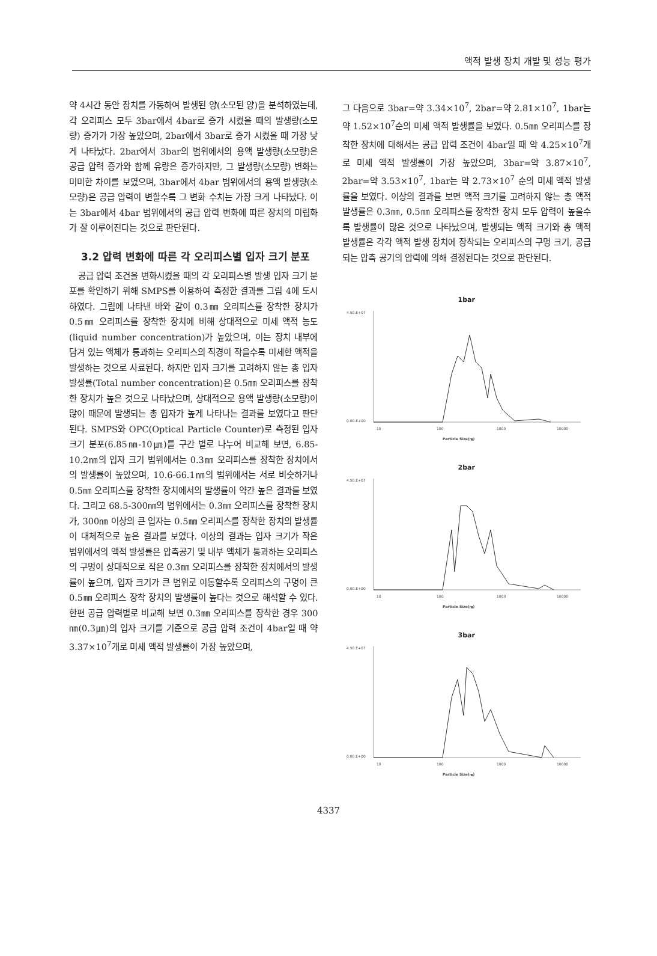액적 발생 장치 개발 및 성능 평가
약 4시간 동안 장치를 가동하여 발생된 양(소모된 양)을 분석하였는데, 각 오리피스 모두 3bar에서 4bar로 증가 시켰을 때의 발생량(소모량) 증가가 가장 높았으며, 2bar에서 3bar로 증가 시켰을 때 가장 낮게 나타났다. 2bar에서 3bar의 범위에서의 용액 발생량(소모량)은 공급 압력 증가와 함께 유량은 증가하지만, 그 발생량(소모량) 변화는 미미한 차이를 보였으며, 3bar에서 4bar 범위에서의 용액 발생량(소모량)은 공급 압력이 변할수록 그 변화 수치는 가장 크게 나타났다. 이는 3bar에서 4bar 범위에서의 공급 압력 변화에 따른 장치의 미립화가 잘 이루어진다는 것으로 판단된다.
3.2 압력 변화에 따른 각 오리피스별 입자 크기 분포
공급 압력 조건을 변화시켰을 때의 각 오리피스별 발생 입자 크기 분포를 확인하기 위해 SMPS를 이용하여 측정한 결과를 그림 4에 도시하였다. 그림에 나타낸 바와 같이 0.3㎜ 오리피스를 장착한 장치가 0.5㎜ 오리피스를 장착한 장치에 비해 상대적으로 미세 액적 농도(liquid number concentration)가 높았으며, 이는 장치 내부에 담겨 있는 액체가 통과하는 오리피스의 직경이 작을수록 미세한 액적을 발생하는 것으로 사료된다. 하지만 입자 크기를 고려하지 않는 총 입자 발생률(Total number concentration)은 0.5㎜ 오리피스를 장착한 장치가 높은 것으로 나타났으며, 상대적으로 용액 발생량(소모량)이 많이 때문에 발생되는 총 입자가 높게 나타나는 결과를 보였다고 판단된다. SMPS와 OPC(Optical Particle Counter)로 측정된 입자 크기 분포(6.85㎚-10㎛)를 구간 별로 나누어 비교해 보면, 6.85-10.2㎚의 입자 크기 범위에서는 0.3㎜ 오리피스를 장착한 장치에서의 발생률이 높았으며, 10.6-66.1㎚의 범위에서는 서로 비슷하거나 0.5㎜ 오리피스를 장착한 장치에서의 발생률이 약간 높은 결과를 보였다. 그리고 68.5-300㎚의 범위에서는 0.3㎜ 오리피스를 장착한 장치가, 300㎚ 이상의 큰 입자는 0.5㎜ 오리피스를 장착한 장치의 발생률이 대체적으로 높은 결과를 보였다. 이상의 결과는 입자 크기가 작은 범위에서의 액적 발생률은 압축공기 및 내부 액체가 통과하는 오리피스의 구멍이 상대적으로 작은 0.3㎜ 오리피스를 장착한 장치에서의 발생률이 높으며, 입자 크기가 큰 범위로 이동할수록 오리피스의 구멍이 큰 0.5㎜ 오리피스 장착 장치의 발생률이 높다는 것으로 해석할 수 있다. 한편 공급 압력별로 비교해 보면 0.3㎜ 오리피스를 장착한 경우 300㎚(0.3㎛)의 입자 크기를 기준으로 공급 압력 조건이 4bar일 때 약 3.37×10<sup>7</sup>개로 미세 액적 발생률이 가장 높았으며,
그 다음으로 3bar=약 3.34×10<sup>7</sup>, 2bar=약 2.81×10<sup>7</sup>, 1bar는 약 1.52×10<sup>7</sup>순의 미세 액적 발생률을 보였다. 0.5㎜ 오리피스를 장착한 장치에 대해서는 공급 압력 조건이 4bar일 때 약 4.25×10<sup>7</sup>개로 미세 액적 발생률이 가장 높았으며, 3bar=약 3.87×10<sup>7</sup>, 2bar=약 3.53×10<sup>7</sup>, 1bar는 약 2.73×10<sup>7</sup> 순의 미세 액적 발생률을 보였다. 이상의 결과를 보면 액적 크기를 고려하지 않는 총 액적 발생률은 0.3㎜, 0.5㎜ 오리피스를 장착한 장치 모두 압력이 높을수록 발생률이 많은 것으로 나타났으며, 발생되는 액적 크기와 총 액적 발생률은 각각 액적 발생 장치에 장착되는 오리피스의 구멍 크기, 공급되는 압축 공기의 압력에 의해 결정된다는 것으로 판단된다.
1bar
4.50.E+07
0.00.E+00
10
100
1000
10000
Particle Size(㎚)
2bar
4.50.E+07
0.00.E+00
10
100
1000
10000
Particle Size(㎚)
3bar
4.50.E+07
0.00.E+00
10
100
1000
10000
Particle Size(㎚)
4337